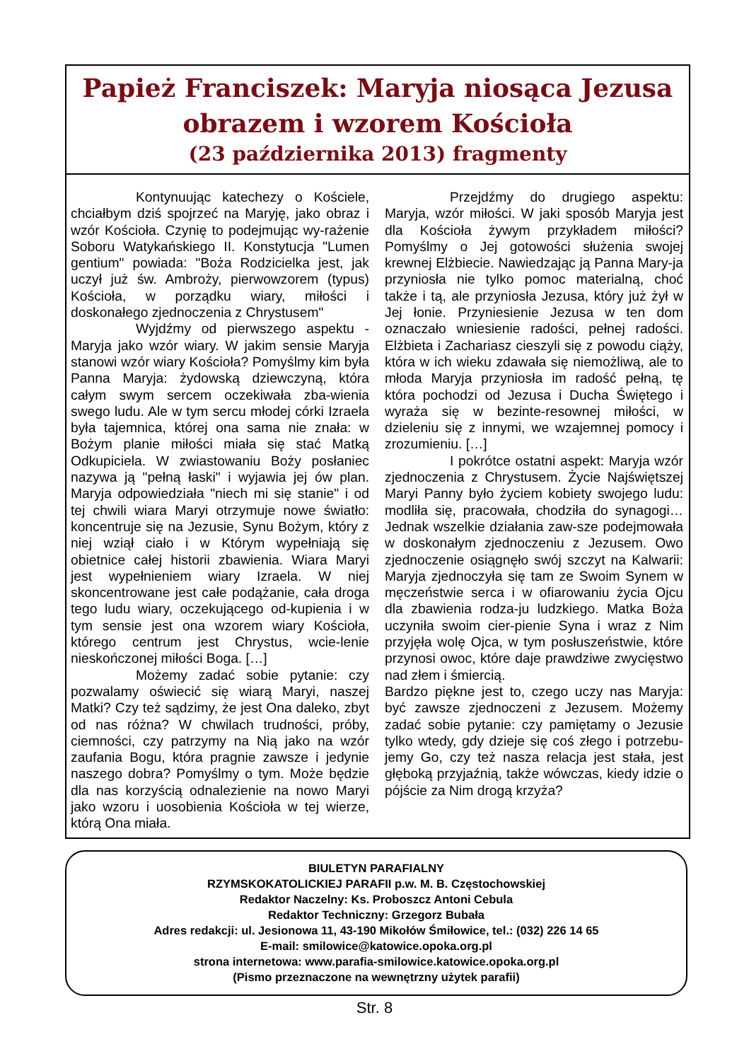Papież Franciszek: Maryja niosąca Jezusa
obrazem i wzorem Kościoła
(23 października 2013) fragmenty
Kontynuując katechezy o Kościele, chciałbym dziś spojrzeć na Maryję, jako obraz i wzór Kościoła. Czynię to podejmując wy-rażenie Soboru Watykańskiego II. Konstytucja "Lumen gentium" powiada: "Boża Rodzicielka jest, jak uczył już św. Ambroży, pierwowzorem (typus) Kościoła, w porządku wiary, miłości i doskonałego zjednoczenia z Chrystusem"
Wyjdźmy od pierwszego aspektu - Maryja jako wzór wiary. W jakim sensie Maryja stanowi wzór wiary Kościoła? Pomyślmy kim była Panna Maryja: żydowską dziewczyną, która całym swym sercem oczekiwała zba-wienia swego ludu. Ale w tym sercu młodej córki Izraela była tajemnica, której ona sama nie znała: w Bożym planie miłości miała się stać Matką Odkupiciela. W zwiastowaniu Boży posłaniec nazywa ją "pełną łaski" i wyjawia jej ów plan. Maryja odpowiedziała "niech mi się stanie" i od tej chwili wiara Maryi otrzymuje nowe światło: koncentruje się na Jezusie, Synu Bożym, który z niej wziął ciało i w Którym wypełniają się obietnice całej historii zbawienia. Wiara Maryi jest wypełnieniem wiary Izraela. W niej skoncentrowane jest całe podążanie, cała droga tego ludu wiary, oczekującego od-kupienia i w tym sensie jest ona wzorem wiary Kościoła, którego centrum jest Chrystus, wcie-lenie nieskończonej miłości Boga. […]
Możemy zadać sobie pytanie: czy pozwalamy oświecić się wiarą Maryi, naszej Matki? Czy też sądzimy, że jest Ona daleko, zbyt od nas różna? W chwilach trudności, próby, ciemności, czy patrzymy na Nią jako na wzór zaufania Bogu, która pragnie zawsze i jedynie naszego dobra? Pomyślmy o tym. Może będzie dla nas korzyścią odnalezienie na nowo Maryi jako wzoru i uosobienia Kościoła w tej wierze, którą Ona miała.
Przejdźmy do drugiego aspektu: Maryja, wzór miłości. W jaki sposób Maryja jest dla Kościoła żywym przykładem miłości? Pomyślmy o Jej gotowości służenia swojej krewnej Elżbiecie. Nawiedzając ją Panna Mary-ja przyniosła nie tylko pomoc materialną, choć także i tą, ale przyniosła Jezusa, który już żył w Jej łonie. Przyniesienie Jezusa w ten dom oznaczało wniesienie radości, pełnej radości. Elżbieta i Zachariasz cieszyli się z powodu ciąży, która w ich wieku zdawała się niemożliwą, ale to młoda Maryja przyniosła im radość pełną, tę która pochodzi od Jezusa i Ducha Świętego i wyraża się w bezinte-resownej miłości, w dzieleniu się z innymi, we wzajemnej pomocy i zrozumieniu. […]
I pokrótce ostatni aspekt: Maryja wzór zjednoczenia z Chrystusem. Życie Najświętszej Maryi Panny było życiem kobiety swojego ludu: modliła się, pracowała, chodziła do synagogi… Jednak wszelkie działania zaw-sze podejmowała w doskonałym zjednoczeniu z Jezusem. Owo zjednoczenie osiągnęło swój szczyt na Kalwarii: Maryja zjednoczyła się tam ze Swoim Synem w męczeństwie serca i w ofiarowaniu życia Ojcu dla zbawienia rodza-ju ludzkiego. Matka Boża uczyniła swoim cier-pienie Syna i wraz z Nim przyjęła wolę Ojca, w tym posłuszeństwie, które przynosi owoc, które daje prawdziwe zwycięstwo nad złem i śmiercią.
Bardzo piękne jest to, czego uczy nas Maryja: być zawsze zjednoczeni z Jezusem. Możemy zadać sobie pytanie: czy pamiętamy o Jezusie tylko wtedy, gdy dzieje się coś złego i potrzebu-jemy Go, czy też nasza relacja jest stała, jest głęboką przyjaźnią, także wówczas, kiedy idzie o pójście za Nim drogą krzyża?
BIULETYN PARAFIALNY
RZYMSKOKATOLICKIEJ PARAFII p.w. M. B. Częstochowskiej
Redaktor Naczelny: Ks. Proboszcz Antoni Cebula
Redaktor Techniczny: Grzegorz Bubała
Adres redakcji: ul. Jesionowa 11, 43-190 Mikołów Śmiłowice, tel.: (032) 226 14 65
E-mail: smilowice@katowice.opoka.org.pl
strona internetowa: www.parafia-smilowice.katowice.opoka.org.pl
(Pismo przeznaczone na wewnętrzny użytek parafii)
Str. 8